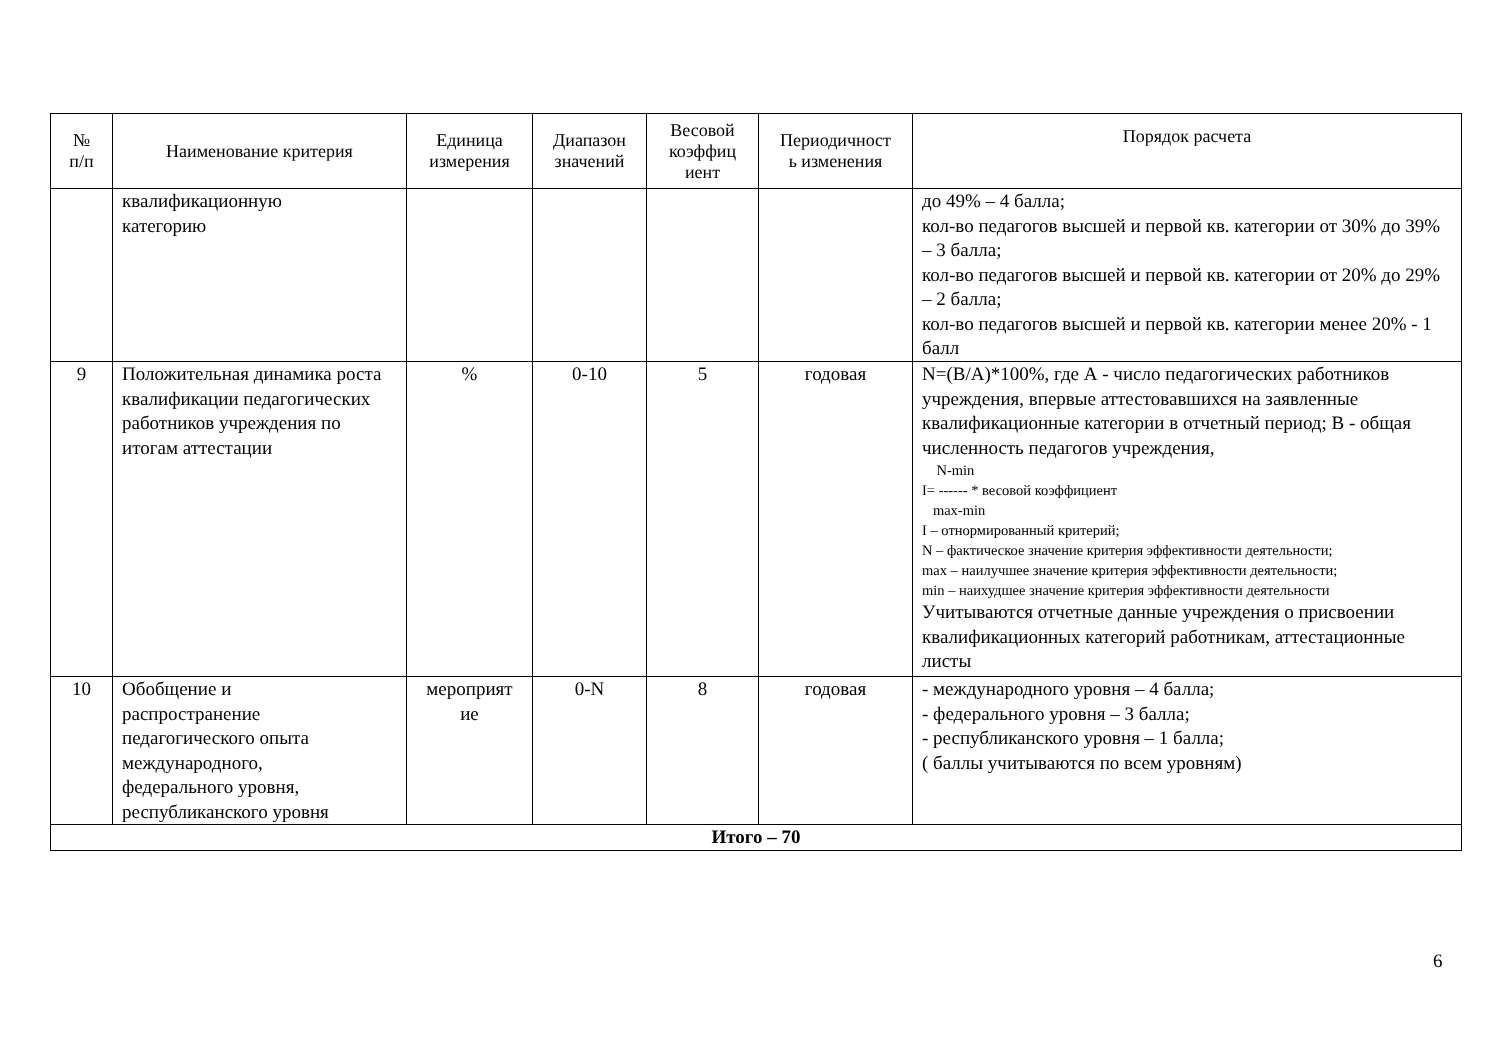| № п/п | Наименование критерия | Единица измерения | Диапазон значений | Весовой коэффиц иент | Периодичност ь изменения | Порядок расчета |
| --- | --- | --- | --- | --- | --- | --- |
| | квалификационную категорию | | | | | до 49% – 4 балла; кол-во педагогов высшей и первой кв. категории от 30% до 39% – 3 балла; кол-во педагогов высшей и первой кв. категории от 20% до 29% – 2 балла; кол-во педагогов высшей и первой кв. категории менее 20% - 1 балл |
| 9 | Положительная динамика роста квалификации педагогических работников учреждения по итогам аттестации | % | 0-10 | 5 | годовая | N=(B/A)*100%, где А - число педагогических работников учреждения, впервые аттестовавшихся на заявленные квалификационные категории в отчетный период; В - общая численность педагогов учреждения, N-min I= ------ * весовой коэффициент max-min I – отнормированный критерий; N – фактическое значение критерия эффективности деятельности; max – наилучшее значение критерия эффективности деятельности; min – наихудшее значение критерия эффективности деятельности Учитываются отчетные данные учреждения о присвоении квалификационных категорий работникам, аттестационные листы |
| 10 | Обобщение и распространение педагогического опыта международного, федерального уровня, республиканского уровня | мероприят ие | 0-N | 8 | годовая | - международного уровня – 4 балла; - федерального уровня – 3 балла; - республиканского уровня – 1 балла; ( баллы учитываются по всем уровням) |
| Итого – 70 | | | | | | |
6